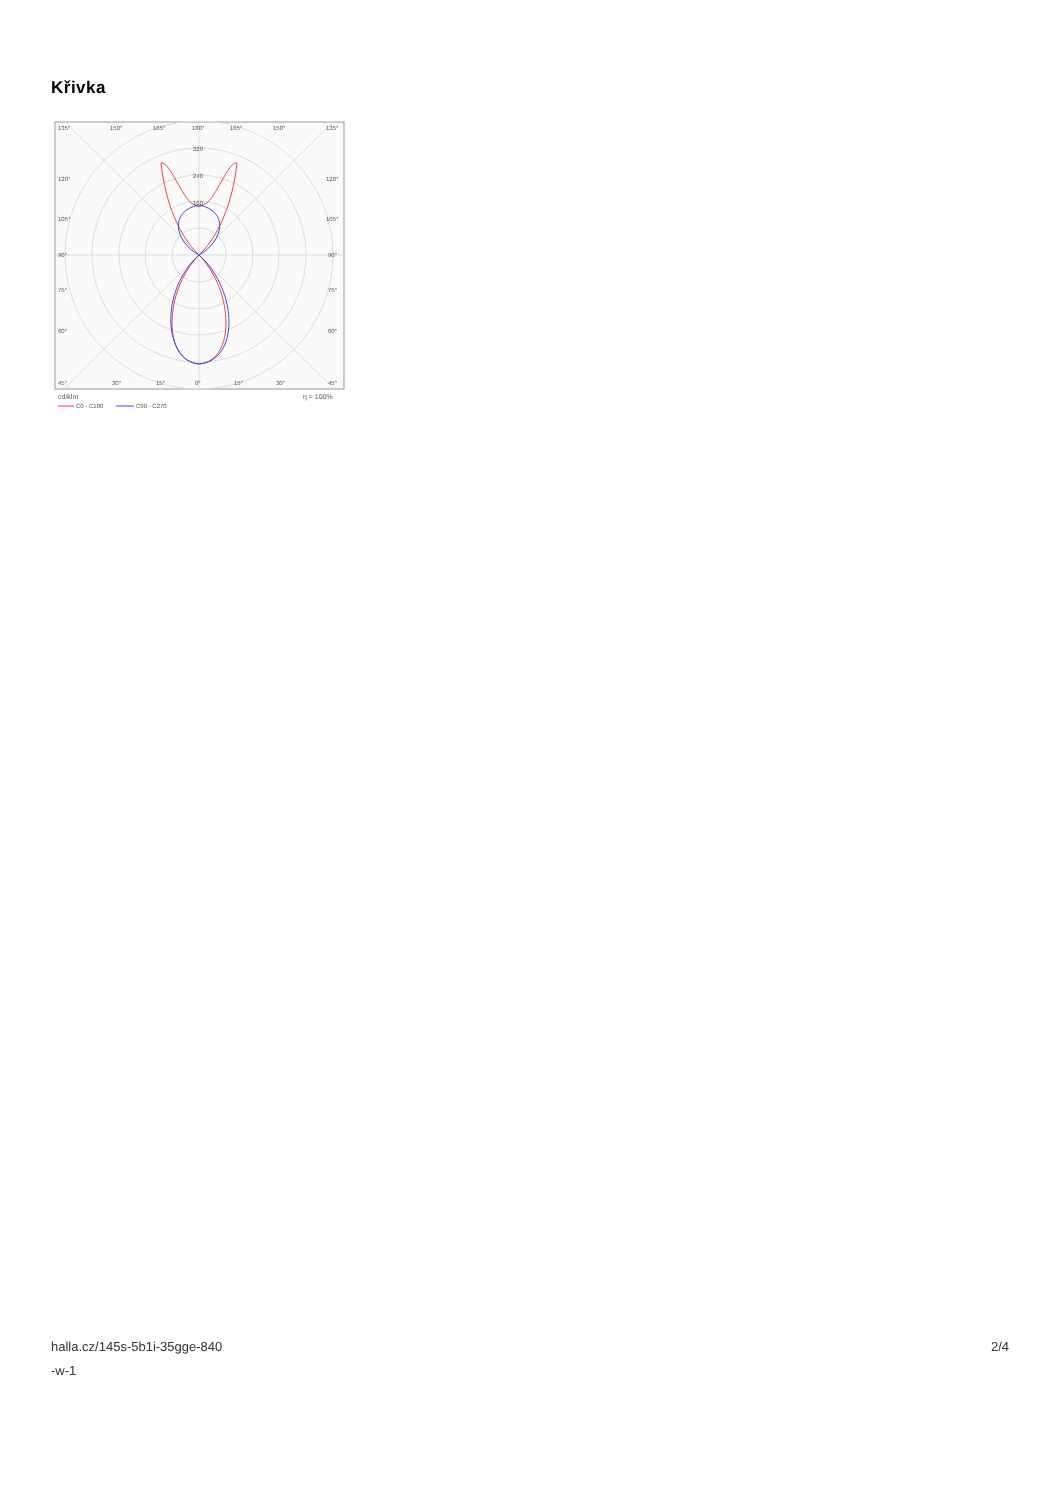Křivka
135°
150°
165°
180°
165°
150°
135°
320
240
160
120°
120°
105°
105°
90°
90°
75°
75°
60°
60°
45°
30°
15°
0°
15°
30°
45°
cd/klm
η = 100%
C0 - C180
C90 - C270
halla.cz/145s-5b1i-35gge-840
-w-1
2/4